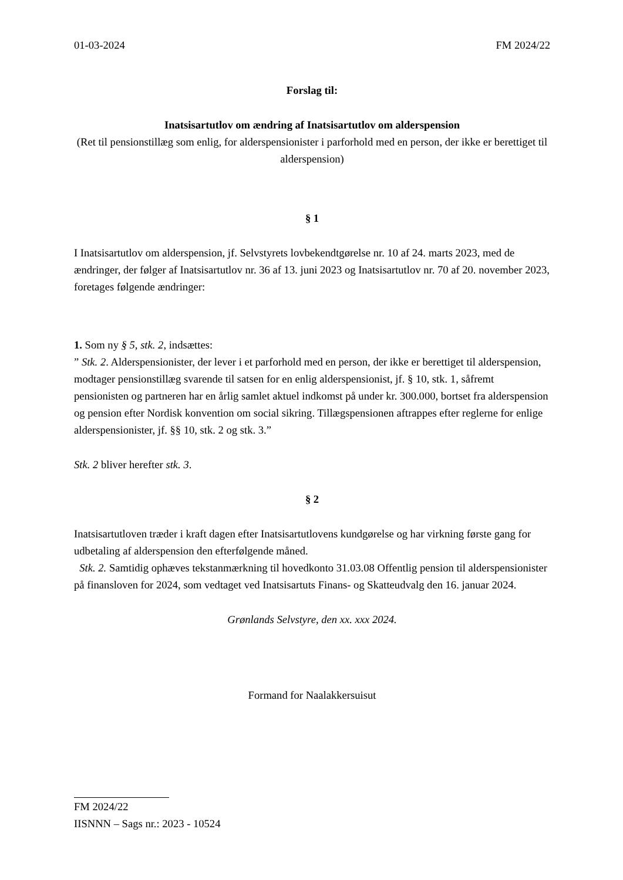01-03-2024 FM 2024/22
Forslag til:
Inatsisartutlov om ændring af Inatsisartutlov om alderspension
(Ret til pensionstillæg som enlig, for alderspensionister i parforhold med en person, der ikke er berettiget til alderspension)
§ 1
I Inatsisartutlov om alderspension, jf. Selvstyrets lovbekendtgørelse nr. 10 af 24. marts 2023, med de ændringer, der følger af Inatsisartutlov nr. 36 af 13. juni 2023 og Inatsisartutlov nr. 70 af 20. november 2023, foretages følgende ændringer:
1. Som ny § 5, stk. 2, indsættes:
” Stk. 2. Alderspensionister, der lever i et parforhold med en person, der ikke er berettiget til alderspension, modtager pensionstillæg svarende til satsen for en enlig alderspensionist, jf. § 10, stk. 1, såfremt pensionisten og partneren har en årlig samlet aktuel indkomst på under kr. 300.000, bortset fra alderspension og pension efter Nordisk konvention om social sikring. Tillægspensionen aftrappes efter reglerne for enlige alderspensionister, jf. §§ 10, stk. 2 og stk. 3.”
Stk. 2 bliver herefter stk. 3.
§ 2
Inatsisartutloven træder i kraft dagen efter Inatsisartutlovens kundgørelse og har virkning første gang for udbetaling af alderspension den efterfølgende måned.
Stk. 2. Samtidig ophæves tekstanmærkning til hovedkonto 31.03.08 Offentlig pension til alderspensionister på finansloven for 2024, som vedtaget ved Inatsisartuts Finans- og Skatteudvalg den 16. januar 2024.
Grønlands Selvstyre, den xx. xxx 2024.
Formand for Naalakkersuisut
FM 2024/22
IISNNN – Sags nr.: 2023 - 10524